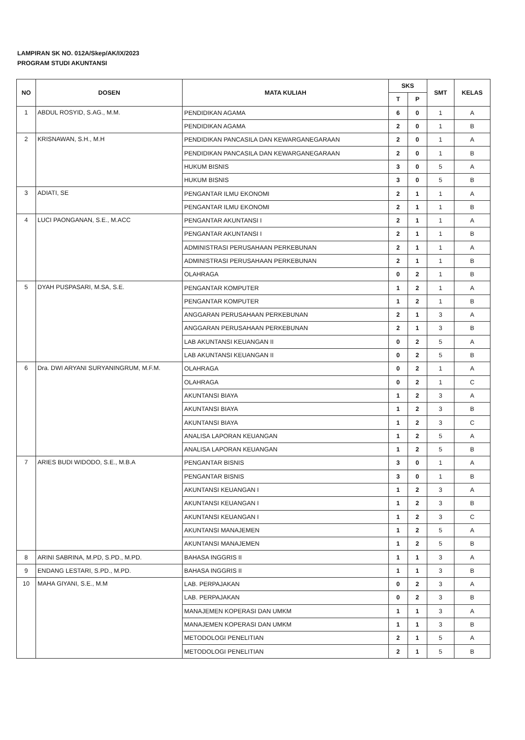LAMPIRAN SK NO. 012A/Skep/AK/IX/2023
PROGRAM STUDI AKUNTANSI
| NO | DOSEN | MATA KULIAH | SKS | | SMT | KELAS |
| --- | --- | --- | --- | --- | --- | --- |
| | | | T | P | | |
| 1 | ABDUL ROSYID, S.AG., M.M. | PENDIDIKAN AGAMA | 6 | 0 | 1 | A |
| | | PENDIDIKAN AGAMA | 2 | 0 | 1 | B |
| 2 | KRISNAWAN, S.H., M.H | PENDIDIKAN PANCASILA DAN KEWARGANEGARAAN | 2 | 0 | 1 | A |
| | | PENDIDIKAN PANCASILA DAN KEWARGANEGARAAN | 2 | 0 | 1 | B |
| | | HUKUM BISNIS | 3 | 0 | 5 | A |
| | | HUKUM BISNIS | 3 | 0 | 5 | B |
| 3 | ADIATI, SE | PENGANTAR ILMU EKONOMI | 2 | 1 | 1 | A |
| | | PENGANTAR ILMU EKONOMI | 2 | 1 | 1 | B |
| 4 | LUCI PAONGANAN, S.E., M.ACC | PENGANTAR AKUNTANSI I | 2 | 1 | 1 | A |
| | | PENGANTAR AKUNTANSI I | 2 | 1 | 1 | B |
| | | ADMINISTRASI PERUSAHAAN PERKEBUNAN | 2 | 1 | 1 | A |
| | | ADMINISTRASI PERUSAHAAN PERKEBUNAN | 2 | 1 | 1 | B |
| | | OLAHRAGA | 0 | 2 | 1 | B |
| 5 | DYAH PUSPASARI, M.SA, S.E. | PENGANTAR KOMPUTER | 1 | 2 | 1 | A |
| | | PENGANTAR KOMPUTER | 1 | 2 | 1 | B |
| | | ANGGARAN PERUSAHAAN PERKEBUNAN | 2 | 1 | 3 | A |
| | | ANGGARAN PERUSAHAAN PERKEBUNAN | 2 | 1 | 3 | B |
| | | LAB AKUNTANSI KEUANGAN II | 0 | 2 | 5 | A |
| | | LAB AKUNTANSI KEUANGAN II | 0 | 2 | 5 | B |
| 6 | Dra. DWI ARYANI SURYANINGRUM, M.F.M. | OLAHRAGA | 0 | 2 | 1 | A |
| | | OLAHRAGA | 0 | 2 | 1 | C |
| | | AKUNTANSI BIAYA | 1 | 2 | 3 | A |
| | | AKUNTANSI BIAYA | 1 | 2 | 3 | B |
| | | AKUNTANSI BIAYA | 1 | 2 | 3 | C |
| | | ANALISA LAPORAN KEUANGAN | 1 | 2 | 5 | A |
| | | ANALISA LAPORAN KEUANGAN | 1 | 2 | 5 | B |
| 7 | ARIES BUDI WIDODO, S.E., M.B.A | PENGANTAR BISNIS | 3 | 0 | 1 | A |
| | | PENGANTAR BISNIS | 3 | 0 | 1 | B |
| | | AKUNTANSI KEUANGAN I | 1 | 2 | 3 | A |
| | | AKUNTANSI KEUANGAN I | 1 | 2 | 3 | B |
| | | AKUNTANSI KEUANGAN I | 1 | 2 | 3 | C |
| | | AKUNTANSI MANAJEMEN | 1 | 2 | 5 | A |
| | | AKUNTANSI MANAJEMEN | 1 | 2 | 5 | B |
| 8 | ARINI SABRINA, M.PD, S.PD., M.PD. | BAHASA INGGRIS II | 1 | 1 | 3 | A |
| 9 | ENDANG LESTARI, S.PD., M.PD. | BAHASA INGGRIS II | 1 | 1 | 3 | B |
| 10 | MAHA GIYANI, S.E., M.M | LAB. PERPAJAKAN | 0 | 2 | 3 | A |
| | | LAB. PERPAJAKAN | 0 | 2 | 3 | B |
| | | MANAJEMEN KOPERASI DAN UMKM | 1 | 1 | 3 | A |
| | | MANAJEMEN KOPERASI DAN UMKM | 1 | 1 | 3 | B |
| | | METODOLOGI PENELITIAN | 2 | 1 | 5 | A |
| | | METODOLOGI PENELITIAN | 2 | 1 | 5 | B |